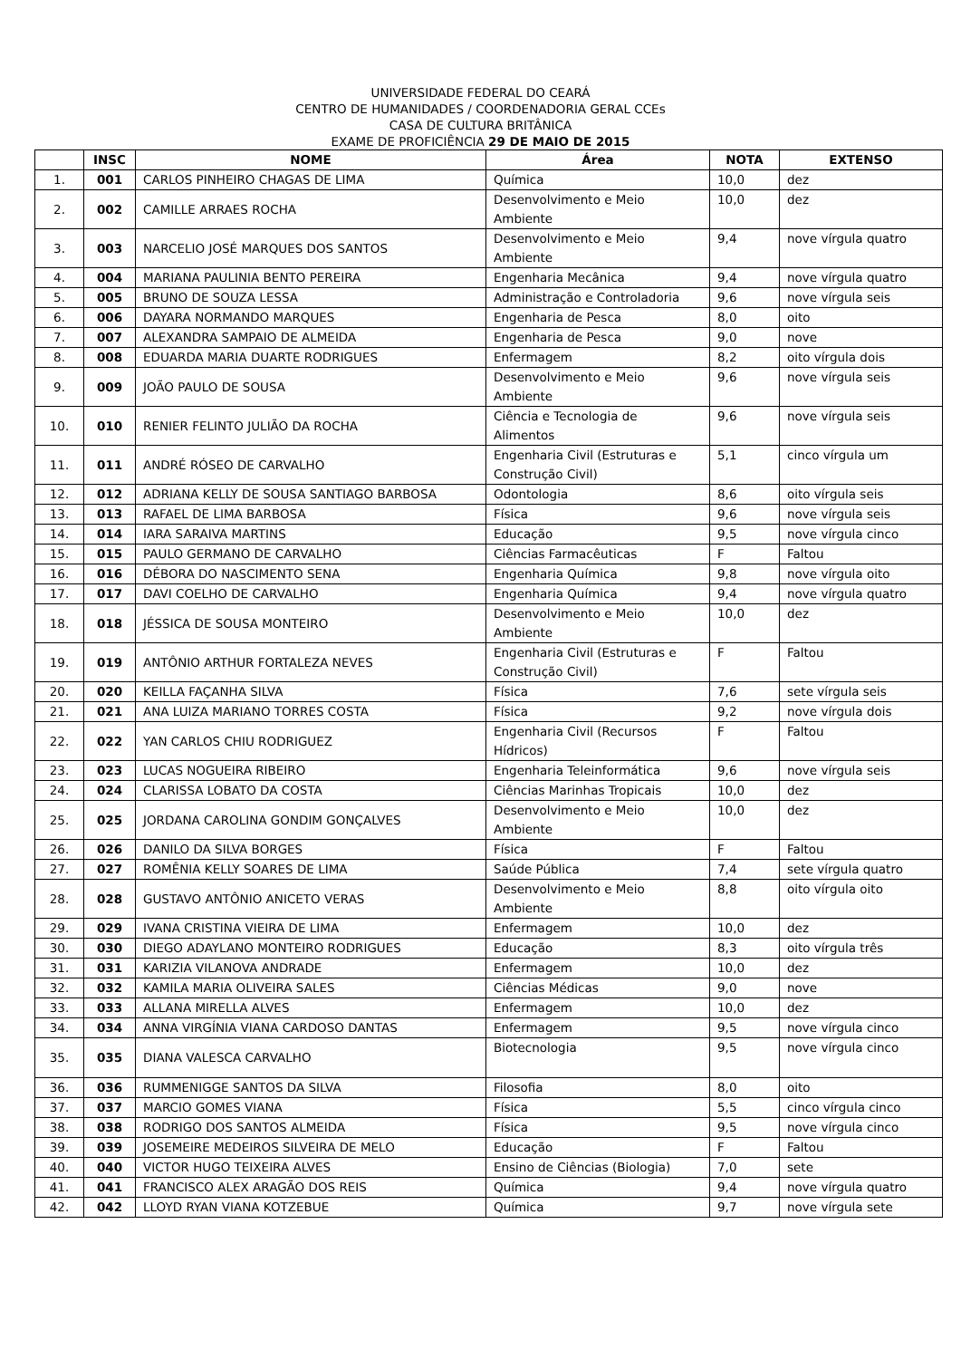UNIVERSIDADE FEDERAL DO CEARÁ
CENTRO DE HUMANIDADES / COORDENADORIA GERAL CCEs
CASA DE CULTURA BRITÂNICA
EXAME DE PROFICIÊNCIA 29 DE MAIO DE 2015
| | INSC | NOME | Área | NOTA | EXTENSO |
| --- | --- | --- | --- | --- | --- |
| 1. | 001 | CARLOS PINHEIRO CHAGAS DE LIMA | Química | 10,0 | dez |
| 2. | 002 | CAMILLE ARRAES ROCHA | Desenvolvimento e Meio Ambiente | 10,0 | dez |
| 3. | 003 | NARCELIO JOSÉ MARQUES DOS SANTOS | Desenvolvimento e Meio Ambiente | 9,4 | nove vírgula quatro |
| 4. | 004 | MARIANA PAULINIA BENTO PEREIRA | Engenharia Mecânica | 9,4 | nove vírgula quatro |
| 5. | 005 | BRUNO DE SOUZA LESSA | Administração e Controladoria | 9,6 | nove vírgula seis |
| 6. | 006 | DAYARA NORMANDO MARQUES | Engenharia de Pesca | 8,0 | oito |
| 7. | 007 | ALEXANDRA SAMPAIO DE ALMEIDA | Engenharia de Pesca | 9,0 | nove |
| 8. | 008 | EDUARDA MARIA DUARTE RODRIGUES | Enfermagem | 8,2 | oito vírgula dois |
| 9. | 009 | JOÃO PAULO DE SOUSA | Desenvolvimento e Meio Ambiente | 9,6 | nove vírgula seis |
| 10. | 010 | RENIER FELINTO JULIÃO DA ROCHA | Ciência e Tecnologia de Alimentos | 9,6 | nove vírgula seis |
| 11. | 011 | ANDRÉ RÓSEO DE CARVALHO | Engenharia Civil (Estruturas e Construção Civil) | 5,1 | cinco vírgula um |
| 12. | 012 | ADRIANA KELLY DE SOUSA SANTIAGO BARBOSA | Odontologia | 8,6 | oito vírgula seis |
| 13. | 013 | RAFAEL DE LIMA BARBOSA | Física | 9,6 | nove vírgula seis |
| 14. | 014 | IARA SARAIVA MARTINS | Educação | 9,5 | nove vírgula cinco |
| 15. | 015 | PAULO GERMANO DE CARVALHO | Ciências Farmacêuticas | F | Faltou |
| 16. | 016 | DÉBORA DO NASCIMENTO SENA | Engenharia Química | 9,8 | nove vírgula oito |
| 17. | 017 | DAVI COELHO DE CARVALHO | Engenharia Química | 9,4 | nove vírgula quatro |
| 18. | 018 | JÉSSICA DE SOUSA MONTEIRO | Desenvolvimento e Meio Ambiente | 10,0 | dez |
| 19. | 019 | ANTÔNIO ARTHUR FORTALEZA NEVES | Engenharia Civil (Estruturas e Construção Civil) | F | Faltou |
| 20. | 020 | KEILLA FAÇANHA SILVA | Física | 7,6 | sete vírgula seis |
| 21. | 021 | ANA LUIZA MARIANO TORRES COSTA | Física | 9,2 | nove vírgula dois |
| 22. | 022 | YAN CARLOS CHIU RODRIGUEZ | Engenharia Civil (Recursos Hídricos) | F | Faltou |
| 23. | 023 | LUCAS NOGUEIRA RIBEIRO | Engenharia Teleinformática | 9,6 | nove vírgula seis |
| 24. | 024 | CLARISSA LOBATO DA COSTA | Ciências Marinhas Tropicais | 10,0 | dez |
| 25. | 025 | JORDANA CAROLINA GONDIM GONÇALVES | Desenvolvimento e Meio Ambiente | 10,0 | dez |
| 26. | 026 | DANILO DA SILVA BORGES | Física | F | Faltou |
| 27. | 027 | ROMÊNIA KELLY SOARES DE LIMA | Saúde Pública | 7,4 | sete vírgula quatro |
| 28. | 028 | GUSTAVO ANTÔNIO ANICETO VERAS | Desenvolvimento e Meio Ambiente | 8,8 | oito vírgula oito |
| 29. | 029 | IVANA CRISTINA VIEIRA DE LIMA | Enfermagem | 10,0 | dez |
| 30. | 030 | DIEGO ADAYLANO MONTEIRO RODRIGUES | Educação | 8,3 | oito vírgula três |
| 31. | 031 | KARIZIA VILANOVA ANDRADE | Enfermagem | 10,0 | dez |
| 32. | 032 | KAMILA MARIA OLIVEIRA SALES | Ciências Médicas | 9,0 | nove |
| 33. | 033 | ALLANA MIRELLA ALVES | Enfermagem | 10,0 | dez |
| 34. | 034 | ANNA VIRGÍNIA VIANA CARDOSO DANTAS | Enfermagem | 9,5 | nove vírgula cinco |
| 35. | 035 | DIANA VALESCA CARVALHO | Biotecnologia | 9,5 | nove vírgula cinco |
| 36. | 036 | RUMMENIGGE SANTOS DA SILVA | Filosofia | 8,0 | oito |
| 37. | 037 | MARCIO GOMES VIANA | Física | 5,5 | cinco vírgula cinco |
| 38. | 038 | RODRIGO DOS SANTOS ALMEIDA | Física | 9,5 | nove vírgula cinco |
| 39. | 039 | JOSEMEIRE MEDEIROS SILVEIRA DE MELO | Educação | F | Faltou |
| 40. | 040 | VICTOR HUGO TEIXEIRA ALVES | Ensino de Ciências (Biologia) | 7,0 | sete |
| 41. | 041 | FRANCISCO ALEX ARAGÃO DOS REIS | Química | 9,4 | nove vírgula quatro |
| 42. | 042 | LLOYD RYAN VIANA KOTZEBUE | Química | 9,7 | nove vírgula sete |